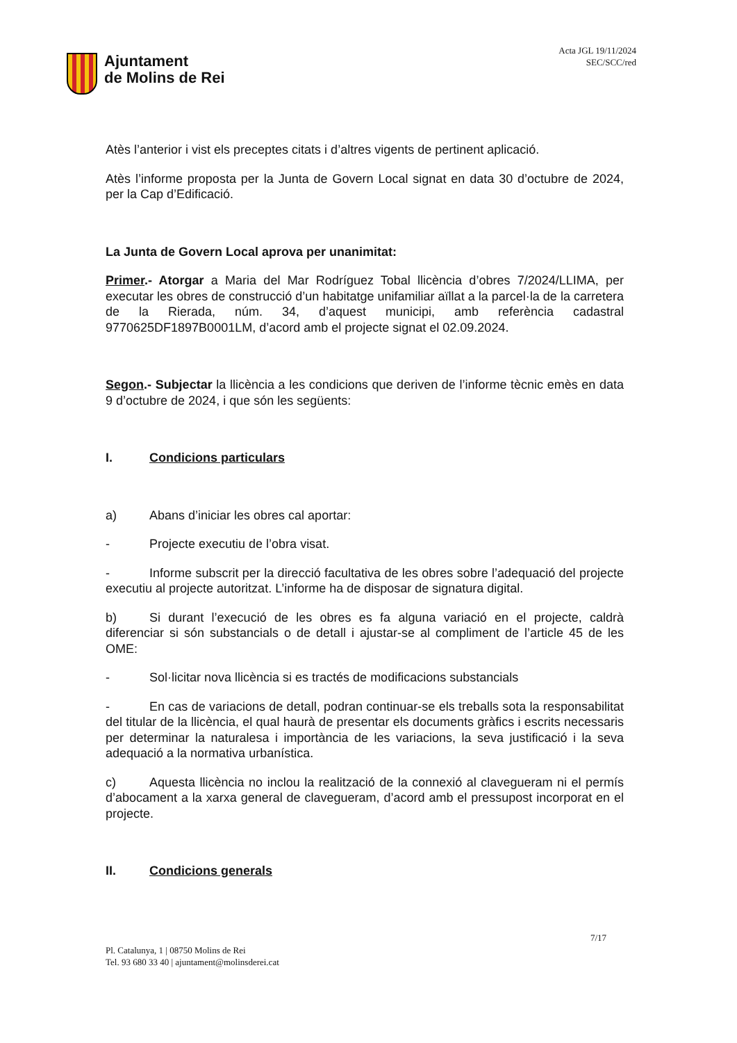Ajuntament
de Molins de Rei
Acta JGL 19/11/2024
SEC/SCC/red
Atès l’anterior i vist els preceptes citats i d’altres vigents de pertinent aplicació.
Atès l’informe proposta per la Junta de Govern Local signat en data 30 d’octubre de 2024, per la Cap d’Edificació.
La Junta de Govern Local aprova per unanimitat:
Primer.- Atorgar a Maria del Mar Rodríguez Tobal llicència d’obres 7/2024/LLIMA, per executar les obres de construcció d’un habitatge unifamiliar aïllat a la parcel·la de la carretera de la Rierada, núm. 34, d’aquest municipi, amb referència cadastral 9770625DF1897B0001LM, d’acord amb el projecte signat el 02.09.2024.
Segon.- Subjectar la llicència a les condicions que deriven de l’informe tècnic emès en data 9 d’octubre de 2024, i que són les següents:
I. Condicions particulars
a) Abans d’iniciar les obres cal aportar:
- Projecte executiu de l’obra visat.
- Informe subscrit per la direcció facultativa de les obres sobre l’adequació del projecte executiu al projecte autoritzat. L’informe ha de disposar de signatura digital.
b) Si durant l’execució de les obres es fa alguna variació en el projecte, caldrà diferenciar si són substancials o de detall i ajustar-se al compliment de l’article 45 de les OME:
- Sol·licitar nova llicència si es tractés de modificacions substancials
- En cas de variacions de detall, podran continuar-se els treballs sota la responsabilitat del titular de la llicència, el qual haurà de presentar els documents gràfics i escrits necessaris per determinar la naturalesa i importància de les variacions, la seva justificació i la seva adequació a la normativa urbanística.
c) Aquesta llicència no inclou la realització de la connexió al clavegueram ni el permís d’abocament a la xarxa general de clavegueram, d’acord amb el pressupost incorporat en el projecte.
II. Condicions generals
7/17
Pl. Catalunya, 1 | 08750 Molins de Rei
Tel. 93 680 33 40 | ajuntament@molinsderei.cat